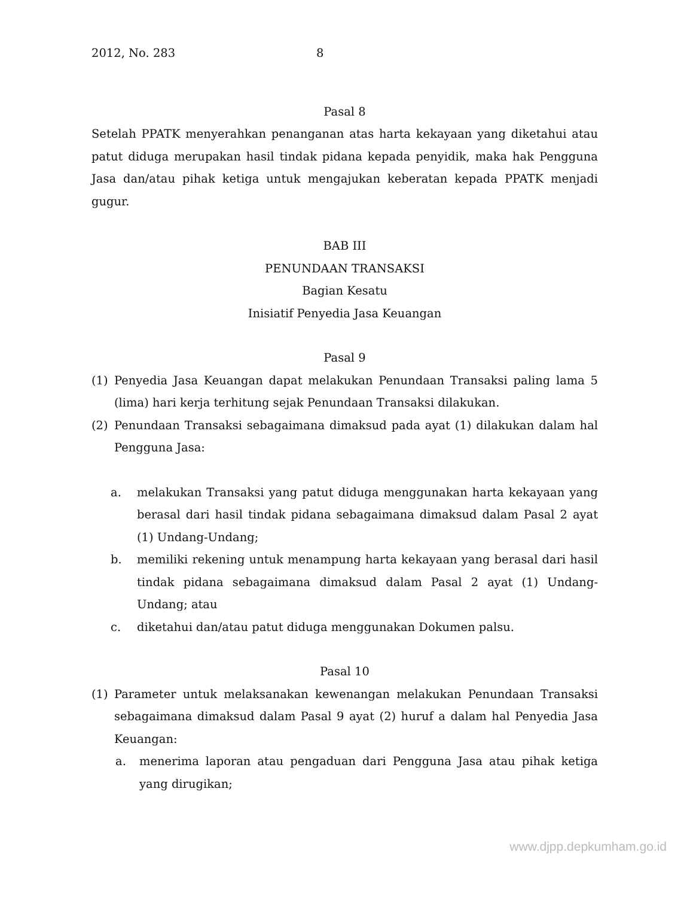2012, No. 283 8
Pasal 8
Setelah PPATK menyerahkan penanganan atas harta kekayaan yang diketahui atau patut diduga merupakan hasil tindak pidana kepada penyidik, maka hak Pengguna Jasa dan/atau pihak ketiga untuk mengajukan keberatan kepada PPATK menjadi gugur.
BAB III
PENUNDAAN TRANSAKSI
Bagian Kesatu
Inisiatif Penyedia Jasa Keuangan
Pasal 9
(1) Penyedia Jasa Keuangan dapat melakukan Penundaan Transaksi paling lama 5 (lima) hari kerja terhitung sejak Penundaan Transaksi dilakukan.
(2) Penundaan Transaksi sebagaimana dimaksud pada ayat (1) dilakukan dalam hal Pengguna Jasa:
a. melakukan Transaksi yang patut diduga menggunakan harta kekayaan yang berasal dari hasil tindak pidana sebagaimana dimaksud dalam Pasal 2 ayat (1) Undang-Undang;
b. memiliki rekening untuk menampung harta kekayaan yang berasal dari hasil tindak pidana sebagaimana dimaksud dalam Pasal 2 ayat (1) Undang-Undang; atau
c. diketahui dan/atau patut diduga menggunakan Dokumen palsu.
Pasal 10
(1) Parameter untuk melaksanakan kewenangan melakukan Penundaan Transaksi sebagaimana dimaksud dalam Pasal 9 ayat (2) huruf a dalam hal Penyedia Jasa Keuangan:
a. menerima laporan atau pengaduan dari Pengguna Jasa atau pihak ketiga yang dirugikan;
www.djpp.depkumham.go.id